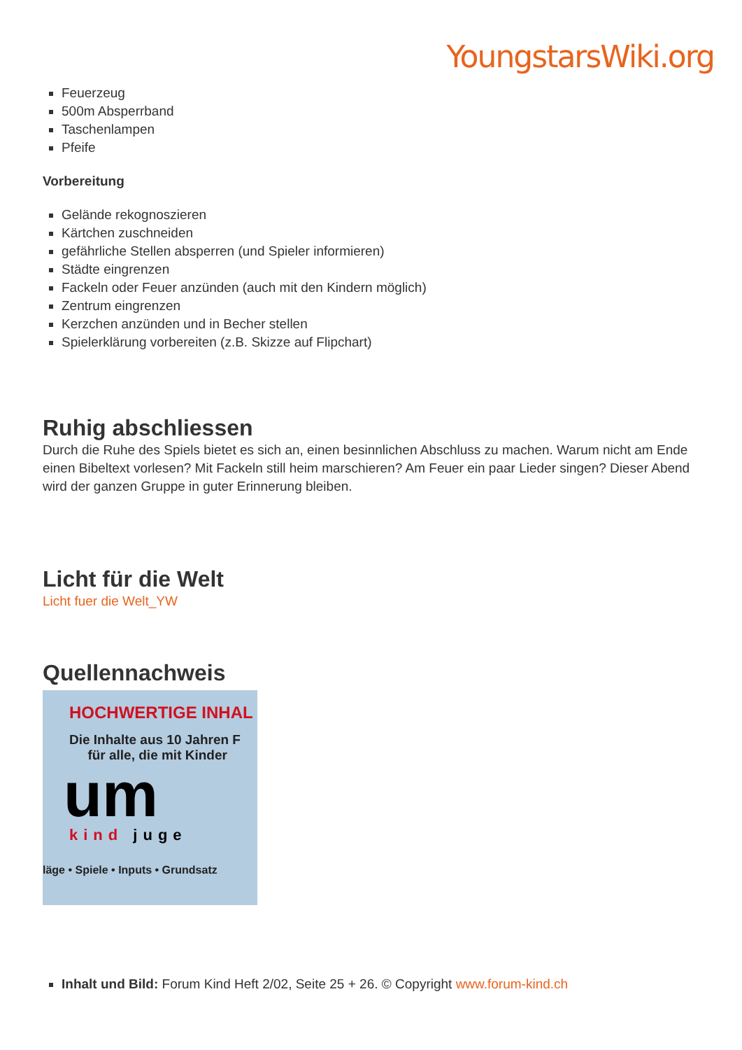YoungstarsWiki.org
Feuerzeug
500m Absperrband
Taschenlampen
Pfeife
Vorbereitung
Gelände rekognoszieren
Kärtchen zuschneiden
gefährliche Stellen absperren (und Spieler informieren)
Städte eingrenzen
Fackeln oder Feuer anzünden (auch mit den Kindern möglich)
Zentrum eingrenzen
Kerzchen anzünden und in Becher stellen
Spielerklärung vorbereiten (z.B. Skizze auf Flipchart)
Ruhig abschliessen
Durch die Ruhe des Spiels bietet es sich an, einen besinnlichen Abschluss zu machen. Warum nicht am Ende einen Bibeltext vorlesen? Mit Fackeln still heim marschieren? Am Feuer ein paar Lieder singen? Dieser Abend wird der ganzen Gruppe in guter Erinnerung bleiben.
Licht für die Welt
Licht fuer die Welt_YW
Quellennachweis
HOCHWERTIGE INHAL
Die Inhalte aus 10 Jahren F
für alle, die mit Kinder
um
kind juge
läge • Spiele • Inputs • Grundsatz
Inhalt und Bild: Forum Kind Heft 2/02, Seite 25 + 26. © Copyright www.forum-kind.ch